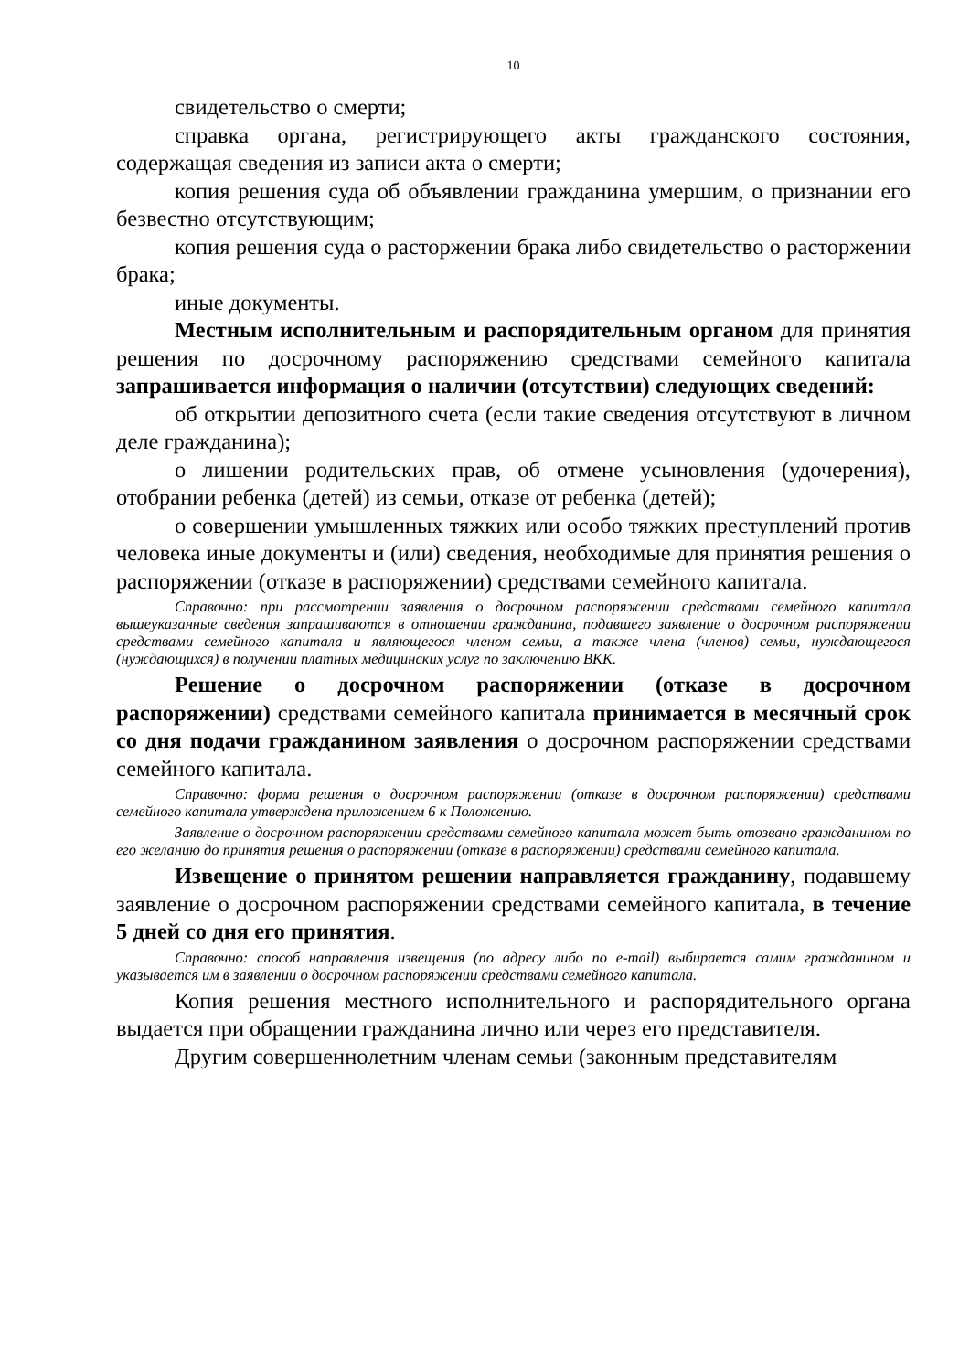10
свидетельство о смерти;
справка органа, регистрирующего акты гражданского состояния, содержащая сведения из записи акта о смерти;
копия решения суда об объявлении гражданина умершим, о признании его безвестно отсутствующим;
копия решения суда о расторжении брака либо свидетельство о расторжении брака;
иные документы.
Местным исполнительным и распорядительным органом для принятия решения по досрочному распоряжению средствами семейного капитала запрашивается информация о наличии (отсутствии) следующих сведений:
об открытии депозитного счета (если такие сведения отсутствуют в личном деле гражданина);
о лишении родительских прав, об отмене усыновления (удочерения), отобрании ребенка (детей) из семьи, отказе от ребенка (детей);
о совершении умышленных тяжких или особо тяжких преступлений против человека иные документы и (или) сведения, необходимые для принятия решения о распоряжении (отказе в распоряжении) средствами семейного капитала.
Справочно: при рассмотрении заявления о досрочном распоряжении средствами семейного капитала вышеуказанные сведения запрашиваются в отношении гражданина, подавшего заявление о досрочном распоряжении средствами семейного капитала и являющегося членом семьи, а также члена (членов) семьи, нуждающегося (нуждающихся) в получении платных медицинских услуг по заключению ВКК.
Решение о досрочном распоряжении (отказе в досрочном распоряжении) средствами семейного капитала принимается в месячный срок со дня подачи гражданином заявления о досрочном распоряжении средствами семейного капитала.
Справочно: форма решения о досрочном распоряжении (отказе в досрочном распоряжении) средствами семейного капитала утверждена приложением 6 к Положению.
Заявление о досрочном распоряжении средствами семейного капитала может быть отозвано гражданином по его желанию до принятия решения о распоряжении (отказе в распоряжении) средствами семейного капитала.
Извещение о принятом решении направляется гражданину, подавшему заявление о досрочном распоряжении средствами семейного капитала, в течение 5 дней со дня его принятия.
Справочно: способ направления извещения (по адресу либо по e-mail) выбирается самим гражданином и указывается им в заявлении о досрочном распоряжении средствами семейного капитала.
Копия решения местного исполнительного и распорядительного органа выдается при обращении гражданина лично или через его представителя.
Другим совершеннолетним членам семьи (законным представителям